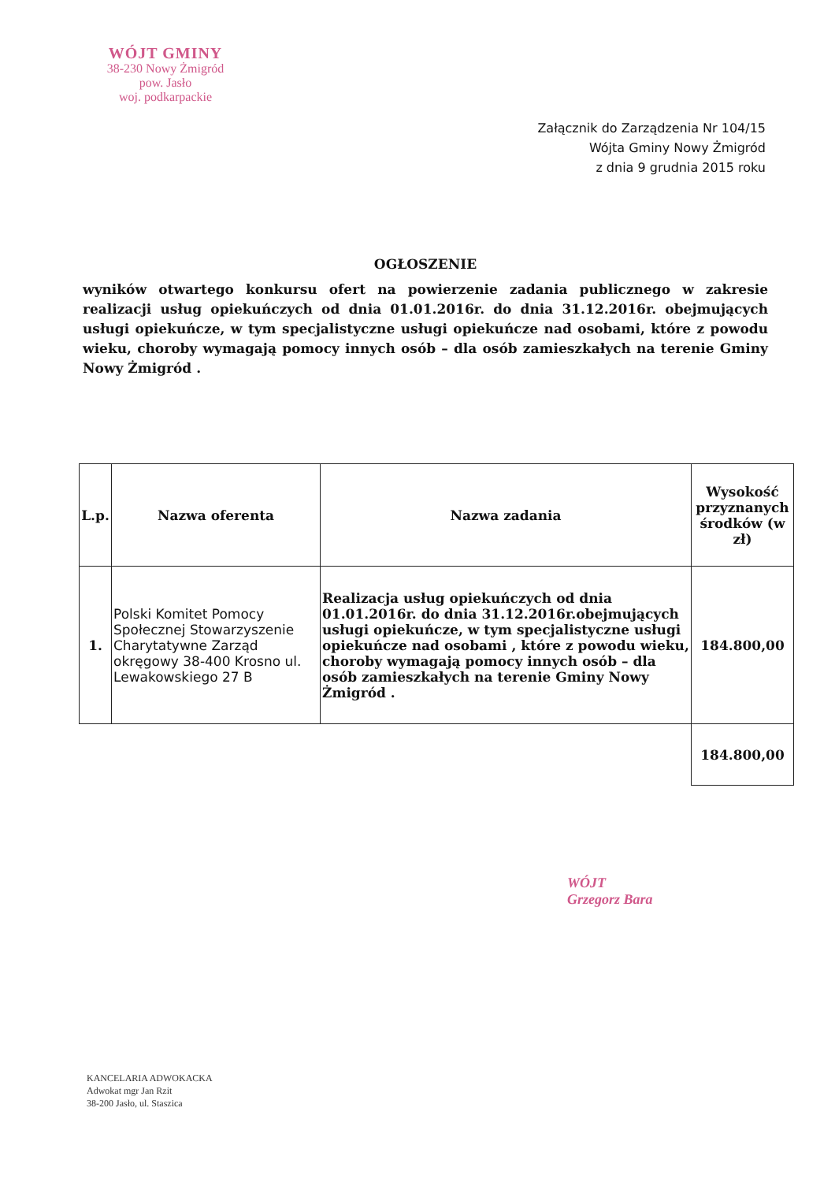WÓJT GMINY
38-230 Nowy Żmigród
pow. Jasło
woj. podkarpackie
Załącznik do Zarządzenia Nr 104/15
Wójta Gminy Nowy Żmigród
z dnia 9 grudnia 2015 roku
OGŁOSZENIE
wyników otwartego konkursu ofert na powierzenie zadania publicznego w zakresie realizacji usług opiekuńczych od dnia 01.01.2016r. do dnia 31.12.2016r. obejmujących usługi opiekuńcze, w tym specjalistyczne usługi opiekuńcze nad osobami, które z powodu wieku, choroby wymagają pomocy innych osób – dla osób zamieszkałych na terenie Gminy Nowy Żmigród .
| L.p. | Nazwa oferenta | Nazwa zadania | Wysokość przyznanych środków (w zł) |
| --- | --- | --- | --- |
| 1. | Polski Komitet Pomocy Społecznej Stowarzyszenie Charytatywne Zarząd okręgowy 38-400 Krosno ul. Lewakowskiego 27 B | Realizacja usług opiekuńczych od dnia 01.01.2016r. do dnia 31.12.2016r.obejmujących usługi opiekuńcze, w tym specjalistyczne usługi opiekuńcze nad osobami , które z powodu wieku, choroby wymagają pomocy innych osób – dla osób zamieszkałych na terenie Gminy Nowy Żmigród . | 184.800,00 |
| | | | 184.800,00 |
WÓJT
Grzegorz Bara
KANCELARIA ADWOKACKA
Adwokat mgr Jan Rzit
38-200 Jasło, ul. Staszica